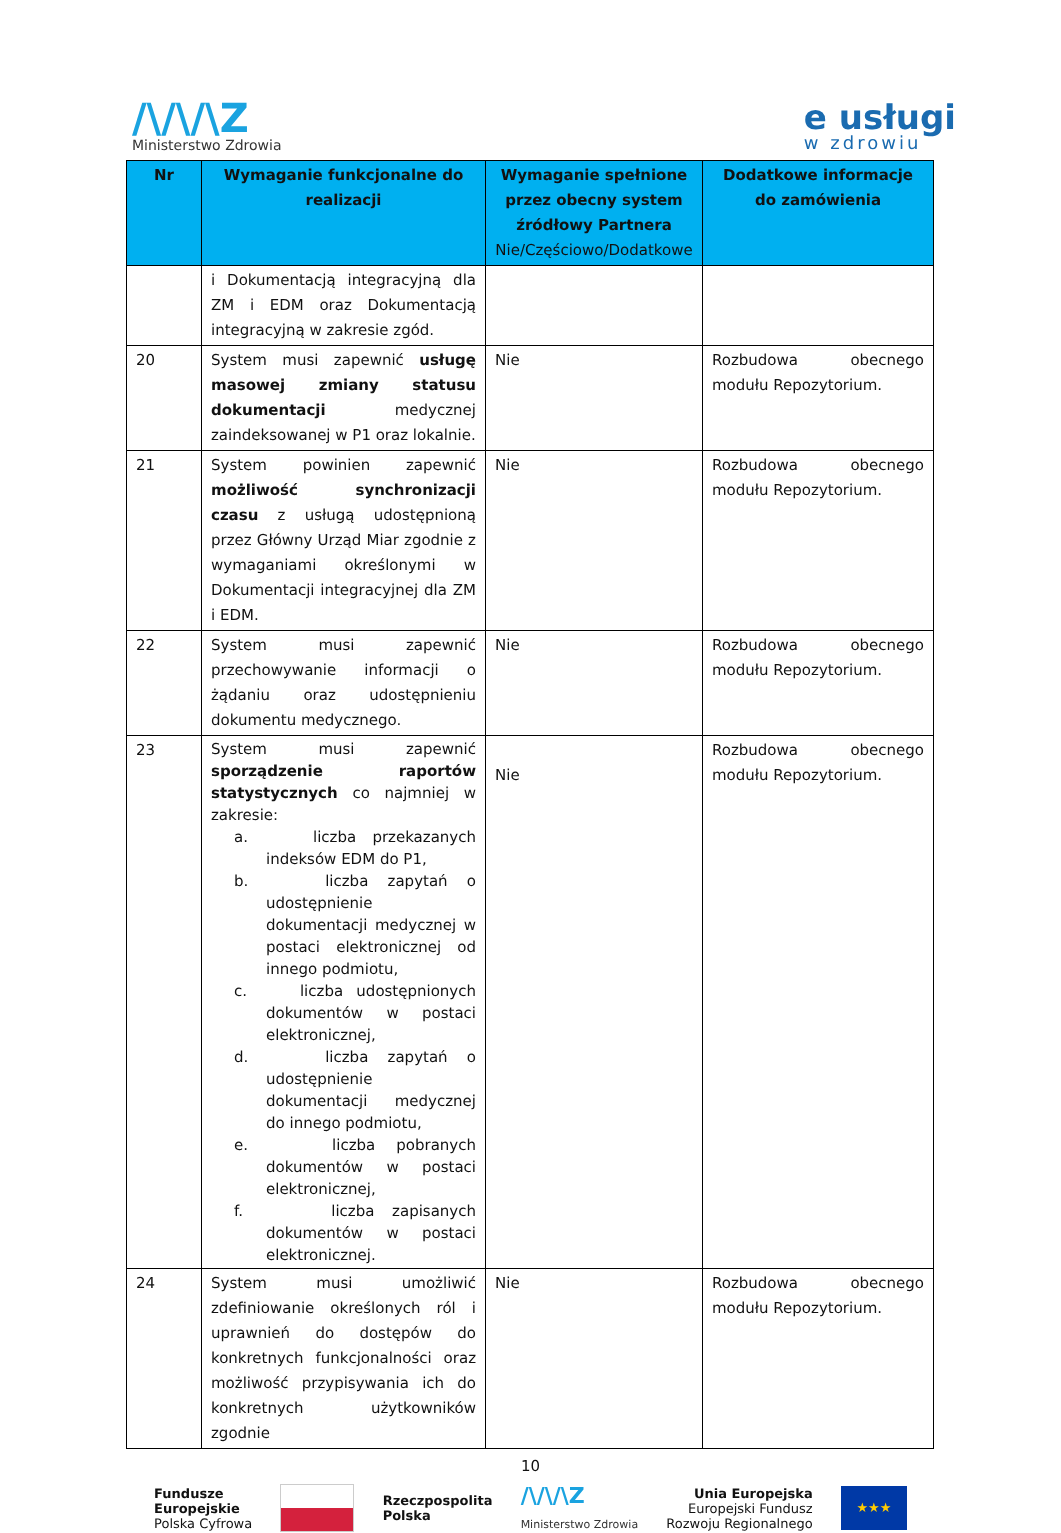/\/\/\Z
Ministerstwo Zdrowia
e usługi
w zdrowiu
| Nr | Wymaganie funkcjonalne do realizacji | Wymaganie spełnione przez obecny system źródłowy Partnera Nie/Częściowo/Dodatkowe | Dodatkowe informacje do zamówienia |
| --- | --- | --- | --- |
| | i Dokumentacją integracyjną dla ZM i EDM oraz Dokumentacją integracyjną w zakresie zgód. | | |
| 20 | System musi zapewnić usługę masowej zmiany statusu dokumentacji medycznej zaindeksowanej w P1 oraz lokalnie. | Nie | Rozbudowa obecnego modułu Repozytorium. |
| 21 | System powinien zapewnić możliwość synchronizacji czasu z usługą udostępnioną przez Główny Urząd Miar zgodnie z wymaganiami określonymi w Dokumentacji integracyjnej dla ZM i EDM. | Nie | Rozbudowa obecnego modułu Repozytorium. |
| 22 | System musi zapewnić przechowywanie informacji o żądaniu oraz udostępnieniu dokumentu medycznego. | Nie | Rozbudowa obecnego modułu Repozytorium. |
| 23 | System musi zapewnić sporządzenie raportów statystycznych co najmniej w zakresie: a. liczba przekazanych indeksów EDM do P1, b. liczba zapytań o udostępnienie dokumentacji medycznej w postaci elektronicznej od innego podmiotu, c. liczba udostępnionych dokumentów w postaci elektronicznej, d. liczba zapytań o udostępnienie dokumentacji medycznej do innego podmiotu, e. liczba pobranych dokumentów w postaci elektronicznej, f. liczba zapisanych dokumentów w postaci elektronicznej. | Nie | Rozbudowa obecnego modułu Repozytorium. |
| 24 | System musi umożliwić zdefiniowanie określonych ról i uprawnień do dostępów do konkretnych funkcjonalności oraz możliwość przypisywania ich do konkretnych użytkowników zgodnie | Nie | Rozbudowa obecnego modułu Repozytorium. |
10
Fundusze
Europejskie
Polska Cyfrowa
Rzeczpospolita
Polska
/\/\/\Z
Ministerstwo Zdrowia
Unia Europejska
Europejski Fundusz
Rozwoju Regionalnego
★★★